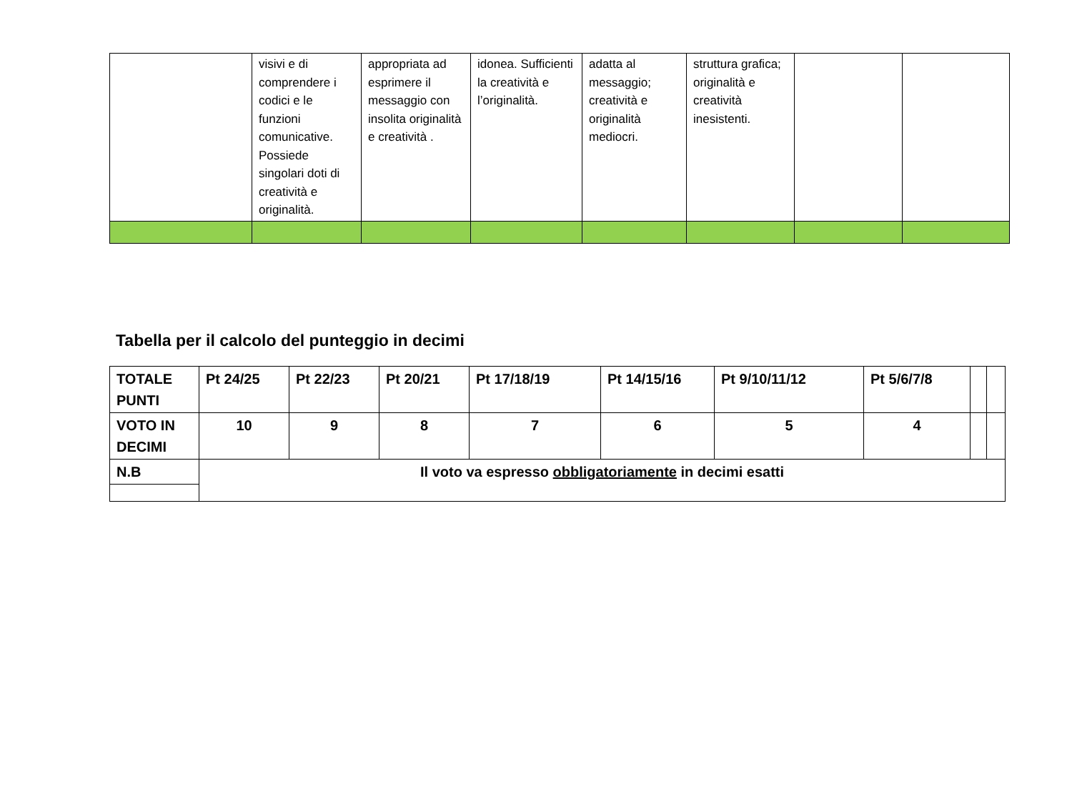| | visivi e di comprendere i codici e le funzioni comunicative. Possiede singolari doti di creatività e originalità. | appropriata ad esprimere il messaggio con insolita originalità e creatività . | idonea. Sufficienti la creatività e l’originalità. | adatta al messaggio; creatività e originalità mediocri. | struttura grafica; originalità e creatività inesistenti. | | |
Tabella per il calcolo del punteggio in decimi
| TOTALE PUNTI | Pt 24/25 | Pt 22/23 | Pt 20/21 | Pt 17/18/19 | Pt 14/15/16 | Pt 9/10/11/12 | Pt 5/6/7/8 | | |
| VOTO IN DECIMI | 10 | 9 | 8 | 7 | 6 | 5 | 4 | | |
| N.B | Il voto va espresso obbligatoriamente in decimi esatti | | | | | | | | |